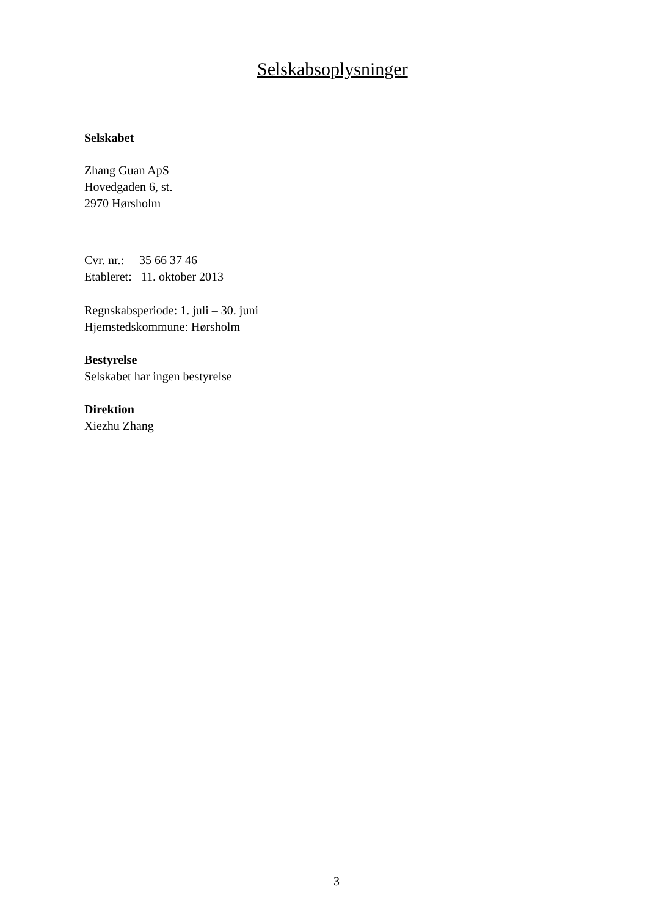Selskabsoplysninger
Selskabet
Zhang Guan ApS
Hovedgaden 6, st.
2970 Hørsholm
Cvr. nr.: 35 66 37 46
Etableret: 11. oktober 2013
Regnskabsperiode: 1. juli – 30. juni
Hjemstedskommune: Hørsholm
Bestyrelse
Selskabet har ingen bestyrelse
Direktion
Xiezhu Zhang
3